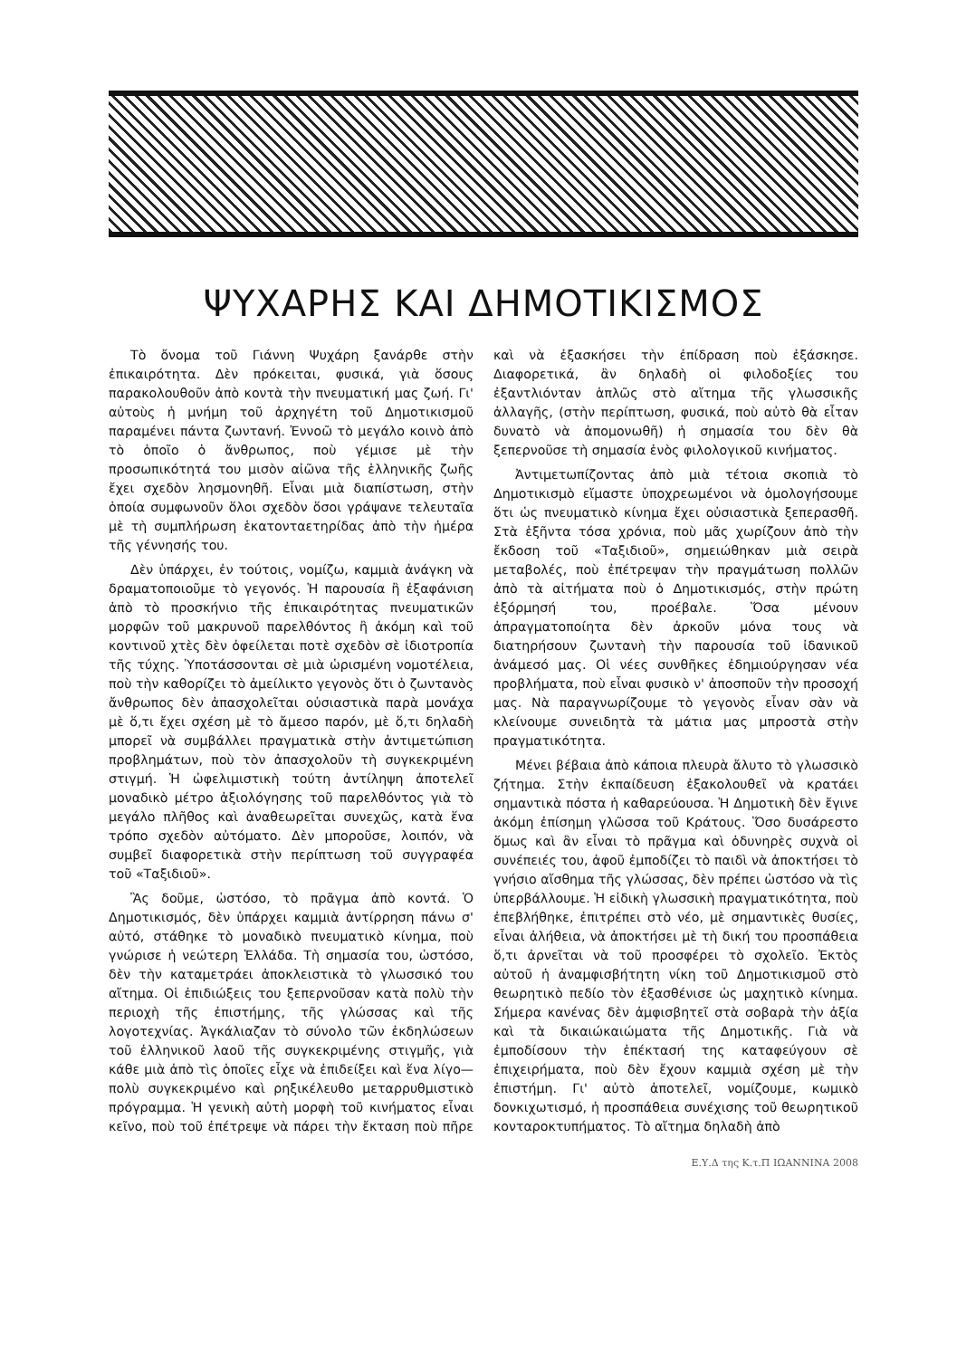ΨΥΧΑΡΗΣ ΚΑΙ ΔΗΜΟΤΙΚΙΣΜΟΣ
Τὸ ὄνομα τοῦ Γιάννη Ψυχάρη ξανάρθε στὴν ἐπικαιρότητα. Δὲν πρόκειται, φυσικά, γιὰ ὅσους παρακολουθοῦν ἀπὸ κοντὰ τὴν πνευματική μας ζωή. Γι' αὐτοὺς ἡ μνήμη τοῦ ἀρχηγέτη τοῦ Δημοτικισμοῦ παραμένει πάντα ζωντανή. Ἐννοῶ τὸ μεγάλο κοινὸ ἀπὸ τὸ ὁποῖο ὁ ἄνθρωπος, ποὺ γέμισε μὲ τὴν προσωπικότητά του μισὸν αἰῶνα τῆς ἑλληνικῆς ζωῆς ἔχει σχεδὸν λησμονηθῆ. Εἶναι μιὰ διαπίστωση, στὴν ὁποία συμφωνοῦν ὅλοι σχεδὸν ὅσοι γράψανε τελευταῖα μὲ τὴ συμπλήρωση ἑκατονταετηρίδας ἀπὸ τὴν ἡμέρα τῆς γέννησής του.
Δὲν ὑπάρχει, ἐν τούτοις, νομίζω, καμμιὰ ἀνάγκη νὰ δραματοποιοῦμε τὸ γεγονός. Ἡ παρουσία ἢ ἐξαφάνιση ἀπὸ τὸ προσκήνιο τῆς ἐπικαιρότητας πνευματικῶν μορφῶν τοῦ μακρυνοῦ παρελθόντος ἢ ἀκόμη καὶ τοῦ κοντινοῦ χτὲς δὲν ὀφείλεται ποτὲ σχεδὸν σὲ ἰδιοτροπία τῆς τύχης. Ὑποτάσσονται σὲ μιὰ ὡρισμένη νομοτέλεια, ποὺ τὴν καθορίζει τὸ ἀμείλικτο γεγονὸς ὅτι ὁ ζωντανὸς ἄνθρωπος δὲν ἀπασχολεῖται οὐσιαστικὰ παρὰ μονάχα μὲ ὅ,τι ἔχει σχέση μὲ τὸ ἄμεσο παρόν, μὲ ὅ,τι δηλαδὴ μπορεῖ νὰ συμβάλλει πραγματικὰ στὴν ἀντιμετώπιση προβλημάτων, ποὺ τὸν ἀπασχολοῦν τὴ συγκεκριμένη στιγμή. Ἡ ὠφελιμιστικὴ τούτη ἀντίληψη ἀποτελεῖ μοναδικὸ μέτρο ἀξιολόγησης τοῦ παρελθόντος γιὰ τὸ μεγάλο πλῆθος καὶ ἀναθεωρεῖται συνεχῶς, κατὰ ἕνα τρόπο σχεδὸν αὐτόματο. Δὲν μποροῦσε, λοιπόν, νὰ συμβεῖ διαφορετικὰ στὴν περίπτωση τοῦ συγγραφέα τοῦ «Ταξιδιοῦ».
Ἂς δοῦμε, ὡστόσο, τὸ πρᾶγμα ἀπὸ κοντά. Ὁ Δημοτικισμός, δὲν ὑπάρχει καμμιὰ ἀντίρρηση πάνω σ' αὐτό, στάθηκε τὸ μοναδικὸ πνευματικὸ κίνημα, ποὺ γνώρισε ἡ νεώτερη Ἑλλάδα. Τὴ σημασία του, ὡστόσο, δὲν τὴν καταμετράει ἀποκλειστικὰ τὸ γλωσσικό του αἴτημα. Οἱ ἐπιδιώξεις του ξεπερνοῦσαν κατὰ πολὺ τὴν περιοχὴ τῆς ἐπιστήμης, τῆς γλώσσας καὶ τῆς λογοτεχνίας. Ἀγκάλιαζαν τὸ σύνολο τῶν ἐκδηλώσεων τοῦ ἑλληνικοῦ λαοῦ τῆς συγκεκριμένης στιγμῆς, γιὰ κάθε μιὰ ἀπὸ τὶς ὁποῖες εἶχε νὰ ἐπιδείξει καὶ ἕνα λίγο—πολὺ συγκεκριμένο καὶ ρηξικέλευθο μεταρρυθμιστικὸ πρόγραμμα. Ἡ γενικὴ αὐτὴ μορφὴ τοῦ κινήματος εἶναι κεῖνο, ποὺ τοῦ ἐπέτρεψε νὰ πάρει τὴν ἔκταση ποὺ πῆρε καὶ νὰ ἐξασκήσει τὴν ἐπίδραση ποὺ ἐξάσκησε. Διαφορετικά, ἂν δηλαδὴ οἱ φιλοδοξίες του ἐξαντλιόνταν ἁπλῶς στὸ αἴτημα τῆς γλωσσικῆς ἀλλαγῆς, (στὴν περίπτωση, φυσικά, ποὺ αὐτὸ θὰ εἶταν δυνατὸ νὰ ἀπομονωθῆ) ἡ σημασία του δὲν θὰ ξεπερνοῦσε τὴ σημασία ἑνὸς φιλολογικοῦ κινήματος.
Ἀντιμετωπίζοντας ἀπὸ μιὰ τέτοια σκοπιὰ τὸ Δημοτικισμὸ εἴμαστε ὑποχρεωμένοι νὰ ὁμολογήσουμε ὅτι ὡς πνευματικὸ κίνημα ἔχει οὐσιαστικὰ ξεπερασθῆ. Στὰ ἑξῆντα τόσα χρόνια, ποὺ μᾶς χωρίζουν ἀπὸ τὴν ἔκδοση τοῦ «Ταξιδιοῦ», σημειώθηκαν μιὰ σειρὰ μεταβολές, ποὺ ἐπέτρεψαν τὴν πραγμάτωση πολλῶν ἀπὸ τὰ αἰτήματα ποὺ ὁ Δημοτικισμός, στὴν πρώτη ἐξόρμησή του, προέβαλε. Ὅσα μένουν ἀπραγματοποίητα δὲν ἀρκοῦν μόνα τους νὰ διατηρήσουν ζωντανὴ τὴν παρουσία τοῦ ἰδανικοῦ ἀνάμεσό μας. Οἱ νέες συνθῆκες ἐδημιούργησαν νέα προβλήματα, ποὺ εἶναι φυσικὸ ν' ἀποσποῦν τὴν προσοχή μας. Νὰ παραγνωρίζουμε τὸ γεγονὸς εἶναν σὰν νὰ κλείνουμε συνειδητὰ τὰ μάτια μας μπροστὰ στὴν πραγματικότητα.
Μένει βέβαια ἀπὸ κάποια πλευρὰ ἄλυτο τὸ γλωσσικὸ ζήτημα. Στὴν ἐκπαίδευση ἐξακολουθεῖ νὰ κρατάει σημαντικὰ πόστα ἡ καθαρεύουσα. Ἡ Δημοτικὴ δὲν ἔγινε ἀκόμη ἐπίσημη γλῶσσα τοῦ Κράτους. Ὅσο δυσάρεστο ὅμως καὶ ἂν εἶναι τὸ πρᾶγμα καὶ ὀδυνηρὲς συχνὰ οἱ συνέπειές του, ἀφοῦ ἐμποδίζει τὸ παιδὶ νὰ ἀποκτήσει τὸ γνήσιο αἴσθημα τῆς γλώσσας, δὲν πρέπει ὡστόσο νὰ τὶς ὑπερβάλλουμε. Ἡ εἰδικὴ γλωσσικὴ πραγματικότητα, ποὺ ἐπεβλήθηκε, ἐπιτρέπει στὸ νέο, μὲ σημαντικὲς θυσίες, εἶναι ἀλήθεια, νὰ ἀποκτήσει μὲ τὴ δική του προσπάθεια ὅ,τι ἀρνεῖται νὰ τοῦ προσφέρει τὸ σχολεῖο. Ἐκτὸς αὐτοῦ ἡ ἀναμφισβήτητη νίκη τοῦ Δημοτικισμοῦ στὸ θεωρητικὸ πεδίο τὸν ἐξασθένισε ὡς μαχητικὸ κίνημα. Σήμερα κανένας δὲν ἀμφισβητεῖ στὰ σοβαρὰ τὴν ἀξία καὶ τὰ δικαιώκαιώματα τῆς Δημοτικῆς. Γιὰ νὰ ἐμποδίσουν τὴν ἐπέκτασή της καταφεύγουν σὲ ἐπιχειρήματα, ποὺ δὲν ἔχουν καμμιὰ σχέση μὲ τὴν ἐπιστήμη. Γι' αὐτὸ ἀποτελεῖ, νομίζουμε, κωμικὸ δονκιχωτισμό, ἡ προσπάθεια συνέχισης τοῦ θεωρητικοῦ κονταροκτυπήματος. Τὸ αἴτημα δηλαδὴ ἀπὸ
Ε.Υ.Δ της Κ.τ.Π ΙΩΑΝΝΙΝΑ 2008